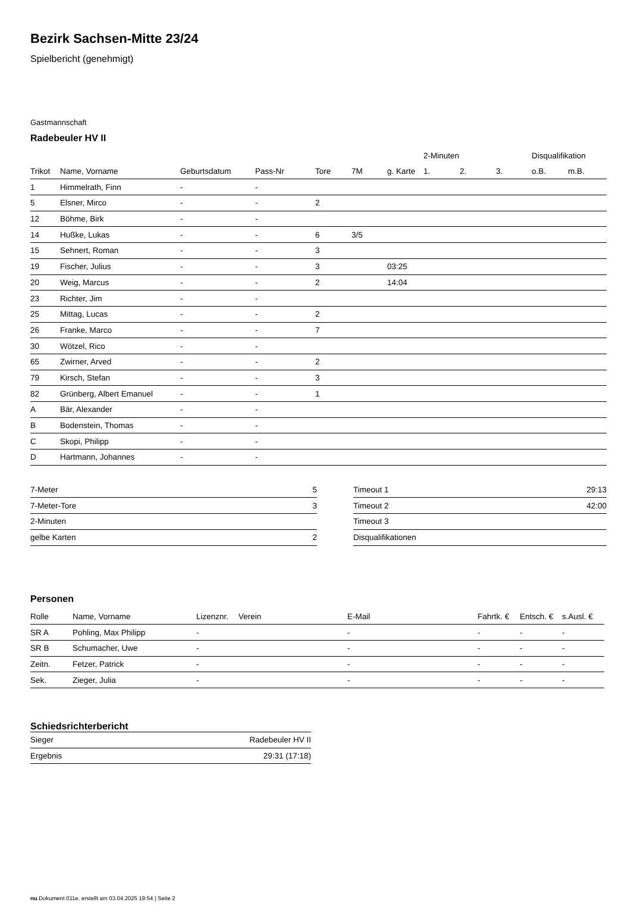Bezirk Sachsen-Mitte 23/24
Spielbericht (genehmigt)
Gastmannschaft
Radebeuler HV II
| | | | | | | | 2-Minuten | | | Disqualifikation | |
| --- | --- | --- | --- | --- | --- | --- | --- | --- | --- | --- | --- |
| Trikot | Name, Vorname | Geburtsdatum | Pass-Nr | Tore | 7M | g. Karte | 1. | 2. | 3. | o.B. | m.B. |
| 1 | Himmelrath, Finn | - | - | | | | | | | | |
| 5 | Elsner, Mirco | - | - | 2 | | | | | | | |
| 12 | Böhme, Birk | - | - | | | | | | | | |
| 14 | Hußke, Lukas | - | - | 6 | 3/5 | | | | | | |
| 15 | Sehnert, Roman | - | - | 3 | | | | | | | |
| 19 | Fischer, Julius | - | - | 3 | | 03:25 | | | | | |
| 20 | Weig, Marcus | - | - | 2 | | 14:04 | | | | | |
| 23 | Richter, Jim | - | - | | | | | | | | |
| 25 | Mittag, Lucas | - | - | 2 | | | | | | | |
| 26 | Franke, Marco | - | - | 7 | | | | | | | |
| 30 | Wötzel, Rico | - | - | | | | | | | | |
| 65 | Zwirner, Arved | - | - | 2 | | | | | | | |
| 79 | Kirsch, Stefan | - | - | 3 | | | | | | | |
| 82 | Grünberg, Albert Emanuel | - | - | 1 | | | | | | | |
| A | Bär, Alexander | - | - | | | | | | | | |
| B | Bodenstein, Thomas | - | - | | | | | | | | |
| C | Skopi, Philipp | - | - | | | | | | | | |
| D | Hartmann, Johannes | - | - | | | | | | | | |
| 7-Meter | 5 |
| 7-Meter-Tore | 3 |
| 2-Minuten | |
| gelbe Karten | 2 |
| Timeout 1 | 29:13 |
| Timeout 2 | 42:00 |
| Timeout 3 | |
| Disqualifikationen | |
Personen
| Rolle | Name, Vorname | Lizenznr. | Verein | E-Mail | Fahrtk. € | Entsch. € | s.Ausl. € |
| --- | --- | --- | --- | --- | --- | --- | --- |
| SR A | Pohling, Max Philipp | - | | - | - | - | - |
| SR B | Schumacher, Uwe | - | | - | - | - | - |
| Zeitn. | Fetzer, Patrick | - | | - | - | - | - |
| Sek. | Zieger, Julia | - | | - | - | - | - |
Schiedsrichterbericht
| Sieger | Radebeuler HV II |
| Ergebnis | 29:31 (17:18) |
nu.Dokument 011e, erstellt am 03.04.2025 19:54 | Seite 2